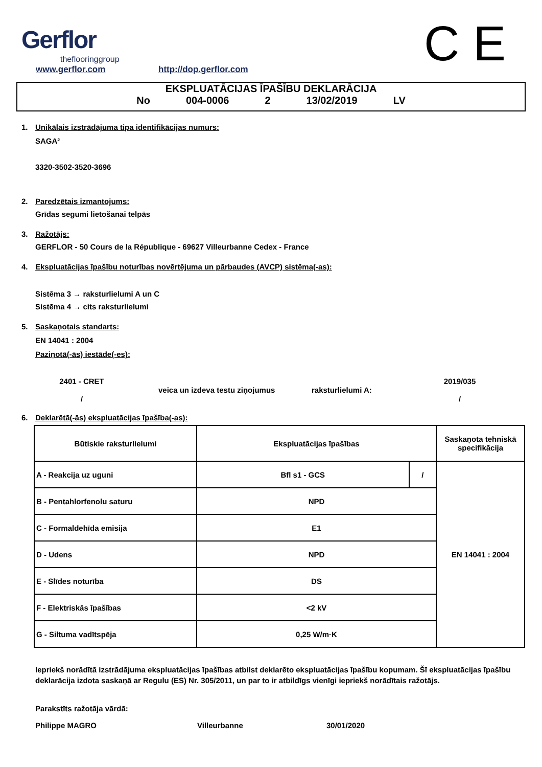Gerflor
theflooringgroup
www.gerflor.com http://dop.gerflor.com C E
EKSPLUATĀCIJAS ĪPAŠĪBU DEKLARĀCIJA
No 004-0006 2 13/02/2019 LV
1. Unikālais izstrādājuma tipa identifikācijas numurs:
SAGA²
3320-3502-3520-3696
2. Paredzētais izmantojums:
Grīdas segumi lietošanai telpās
3. Ražotājs:
GERFLOR - 50 Cours de la République - 69627 Villeurbanne Cedex - France
4. Ekspluatācijas īpašību noturības novērtējuma un pārbaudes (AVCP) sistēma(-as):
Sistēma 3 → raksturlielumi A un C
Sistēma 4 → cits raksturlielumi
5. Saskaņotais standarts:
EN 14041 : 2004
Paziņotā(-ās) iestāde(-es):
2401 - CRET
/
veica un izdeva testu ziņojumus raksturlielumi A:
2019/035
/
6. Deklarētā(-ās) ekspluatācijas īpašība(-as):
| Būtiskie raksturlielumi | Ekspluatācijas īpašības | | Saskaņota tehniskā specifikācija |
| A - Reakcija uz uguni | Bfl s1 - GCS | / | EN 14041 : 2004 |
| B - Pentahlorfenolu saturu | NPD | | |
| C - Formaldehīda emisija | E1 | | |
| D - Udens | NPD | | |
| E - Slīdes noturība | DS | | |
| F - Elektriskās īpašības | <2 kV | | |
| G - Siltuma vadītspēja | 0,25 W/m·K | | |
Iepriekš norādītā izstrādājuma ekspluatācijas īpašības atbilst deklarēto ekspluatācijas īpašību kopumam. Šī ekspluatācijas īpašību deklarācija izdota saskaņā ar Regulu (ES) Nr. 305/2011, un par to ir atbildīgs vienīgi iepriekš norādītais ražotājs.
Parakstīts ražotāja vārdā:
Philippe MAGRO Villeurbanne 30/01/2020